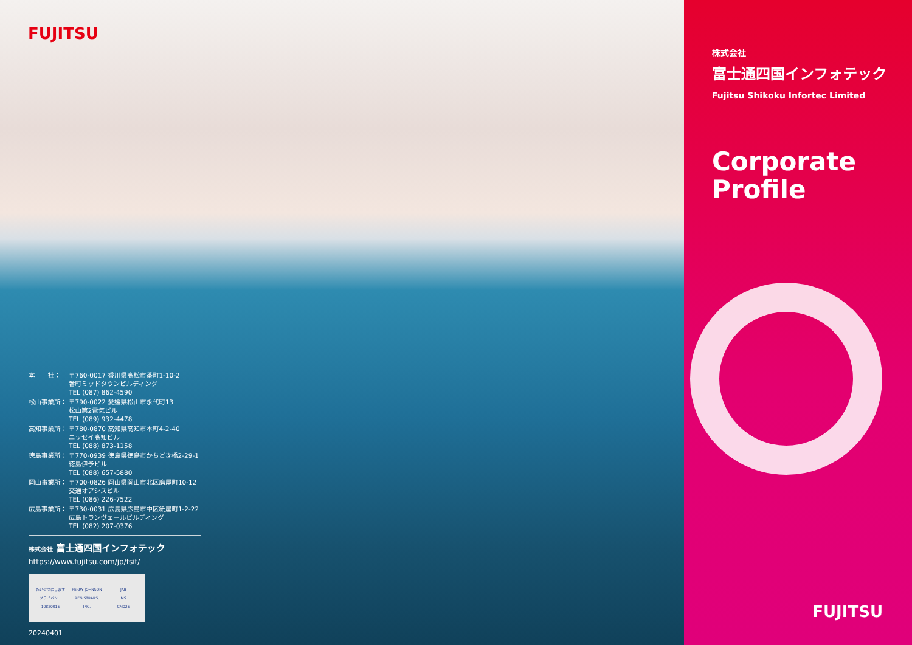FUJITSU
本　　社： 〒760-0017 香川県高松市番町1-10-2
番町ミッドタウンビルディング
TEL (087) 862-4590
松山事業所： 〒790-0022 愛媛県松山市永代町13
松山第2電気ビル
TEL (089) 932-4478
高知事業所： 〒780-0870 高知県高知市本町4-2-40
ニッセイ高知ビル
TEL (088) 873-1158
徳島事業所： 〒770-0939 徳島県徳島市かちどき橋2-29-1
徳島伊予ビル
TEL (088) 657-5880
岡山事業所： 〒700-0826 岡山県岡山市北区磨屋町10-12
交通オアシスビル
TEL (086) 226-7522
広島事業所： 〒730-0031 広島県広島市中区紙屋町1-2-22
広島トランヴェールビルディング
TEL (082) 207-0376
株式会社 富士通四国インフォテック
https://www.fujitsu.com/jp/fsit/
たいせつにしますプライバシー
10820015
PERRY JOHNSON REGISTRARS, INC.
JAB
MS
CM025
20240401
株式会社
富士通四国インフォテック
Fujitsu Shikoku Infortec Limited
Corporate
Profile
FUJITSU